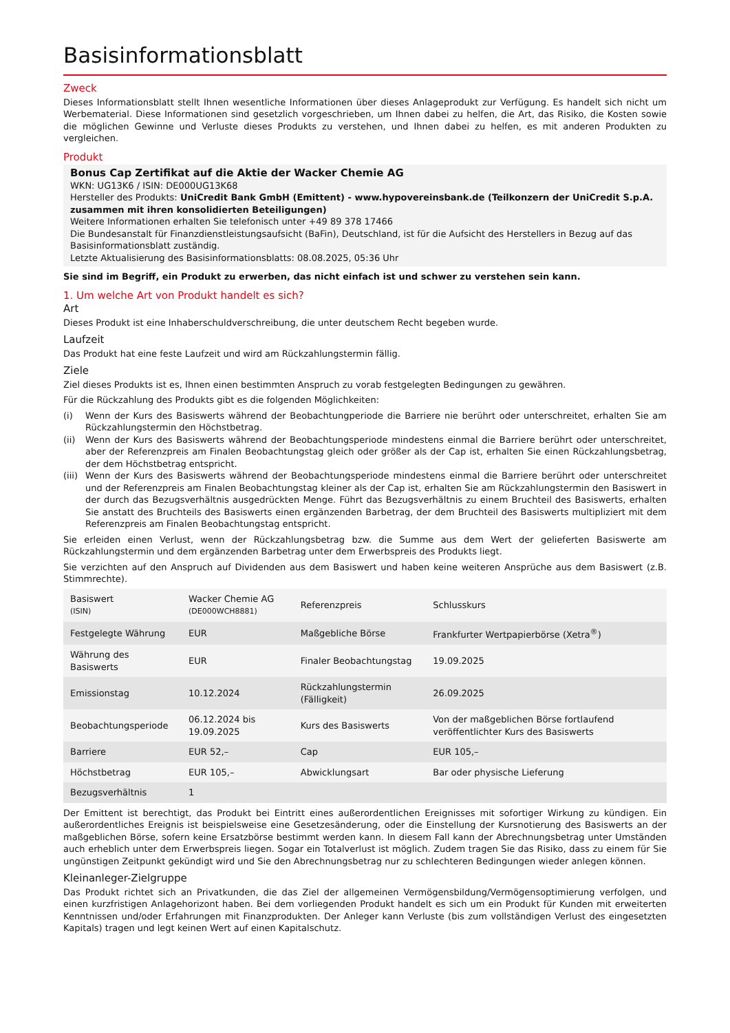Basisinformationsblatt
Zweck
Dieses Informationsblatt stellt Ihnen wesentliche Informationen über dieses Anlageprodukt zur Verfügung. Es handelt sich nicht um Werbematerial. Diese Informationen sind gesetzlich vorgeschrieben, um Ihnen dabei zu helfen, die Art, das Risiko, die Kosten sowie die möglichen Gewinne und Verluste dieses Produkts zu verstehen, und Ihnen dabei zu helfen, es mit anderen Produkten zu vergleichen.
Produkt
Bonus Cap Zertifikat auf die Aktie der Wacker Chemie AG
WKN: UG13K6 / ISIN: DE000UG13K68
Hersteller des Produkts: UniCredit Bank GmbH (Emittent) - www.hypovereinsbank.de (Teilkonzern der UniCredit S.p.A. zusammen mit ihren konsolidierten Beteiligungen)
Weitere Informationen erhalten Sie telefonisch unter +49 89 378 17466
Die Bundesanstalt für Finanzdienstleistungsaufsicht (BaFin), Deutschland, ist für die Aufsicht des Herstellers in Bezug auf das Basisinformationsblatt zuständig.
Letzte Aktualisierung des Basisinformationsblatts: 08.08.2025, 05:36 Uhr
Sie sind im Begriff, ein Produkt zu erwerben, das nicht einfach ist und schwer zu verstehen sein kann.
1. Um welche Art von Produkt handelt es sich?
Art
Dieses Produkt ist eine Inhaberschuldverschreibung, die unter deutschem Recht begeben wurde.
Laufzeit
Das Produkt hat eine feste Laufzeit und wird am Rückzahlungstermin fällig.
Ziele
Ziel dieses Produkts ist es, Ihnen einen bestimmten Anspruch zu vorab festgelegten Bedingungen zu gewähren.
Für die Rückzahlung des Produkts gibt es die folgenden Möglichkeiten:
(i) Wenn der Kurs des Basiswerts während der Beobachtungperiode die Barriere nie berührt oder unterschreitet, erhalten Sie am Rückzahlungstermin den Höchstbetrag.
(ii) Wenn der Kurs des Basiswerts während der Beobachtungsperiode mindestens einmal die Barriere berührt oder unterschreitet, aber der Referenzpreis am Finalen Beobachtungstag gleich oder größer als der Cap ist, erhalten Sie einen Rückzahlungsbetrag, der dem Höchstbetrag entspricht.
(iii) Wenn der Kurs des Basiswerts während der Beobachtungsperiode mindestens einmal die Barriere berührt oder unterschreitet und der Referenzpreis am Finalen Beobachtungstag kleiner als der Cap ist, erhalten Sie am Rückzahlungstermin den Basiswert in der durch das Bezugsverhältnis ausgedrückten Menge. Führt das Bezugsverhältnis zu einem Bruchteil des Basiswerts, erhalten Sie anstatt des Bruchteils des Basiswerts einen ergänzenden Barbetrag, der dem Bruchteil des Basiswerts multipliziert mit dem Referenzpreis am Finalen Beobachtungstag entspricht.
Sie erleiden einen Verlust, wenn der Rückzahlungsbetrag bzw. die Summe aus dem Wert der gelieferten Basiswerte am Rückzahlungstermin und dem ergänzenden Barbetrag unter dem Erwerbspreis des Produkts liegt.
Sie verzichten auf den Anspruch auf Dividenden aus dem Basiswert und haben keine weiteren Ansprüche aus dem Basiswert (z.B. Stimmrechte).
| Basiswert (ISIN) | Wacker Chemie AG (DE000WCH8881) | Referenzpreis | Schlusskurs |
| Festgelegte Währung | EUR | Maßgebliche Börse | Frankfurter Wertpapierbörse (Xetra<sup>®</sup>) |
| Währung des Basiswerts | EUR | Finaler Beobachtungstag | 19.09.2025 |
| Emissionstag | 10.12.2024 | Rückzahlungstermin (Fälligkeit) | 26.09.2025 |
| Beobachtungsperiode | 06.12.2024 bis 19.09.2025 | Kurs des Basiswerts | Von der maßgeblichen Börse fortlaufend veröffentlichter Kurs des Basiswerts |
| Barriere | EUR 52,– | Cap | EUR 105,– |
| Höchstbetrag | EUR 105,– | Abwicklungsart | Bar oder physische Lieferung |
| Bezugsverhältnis | 1 | | |
Der Emittent ist berechtigt, das Produkt bei Eintritt eines außerordentlichen Ereignisses mit sofortiger Wirkung zu kündigen. Ein außerordentliches Ereignis ist beispielsweise eine Gesetzesänderung, oder die Einstellung der Kursnotierung des Basiswerts an der maßgeblichen Börse, sofern keine Ersatzbörse bestimmt werden kann. In diesem Fall kann der Abrechnungsbetrag unter Umständen auch erheblich unter dem Erwerbspreis liegen. Sogar ein Totalverlust ist möglich. Zudem tragen Sie das Risiko, dass zu einem für Sie ungünstigen Zeitpunkt gekündigt wird und Sie den Abrechnungsbetrag nur zu schlechteren Bedingungen wieder anlegen können.
Kleinanleger-Zielgruppe
Das Produkt richtet sich an Privatkunden, die das Ziel der allgemeinen Vermögensbildung/Vermögensoptimierung verfolgen, und einen kurzfristigen Anlagehorizont haben. Bei dem vorliegenden Produkt handelt es sich um ein Produkt für Kunden mit erweiterten Kenntnissen und/oder Erfahrungen mit Finanzprodukten. Der Anleger kann Verluste (bis zum vollständigen Verlust des eingesetzten Kapitals) tragen und legt keinen Wert auf einen Kapitalschutz.